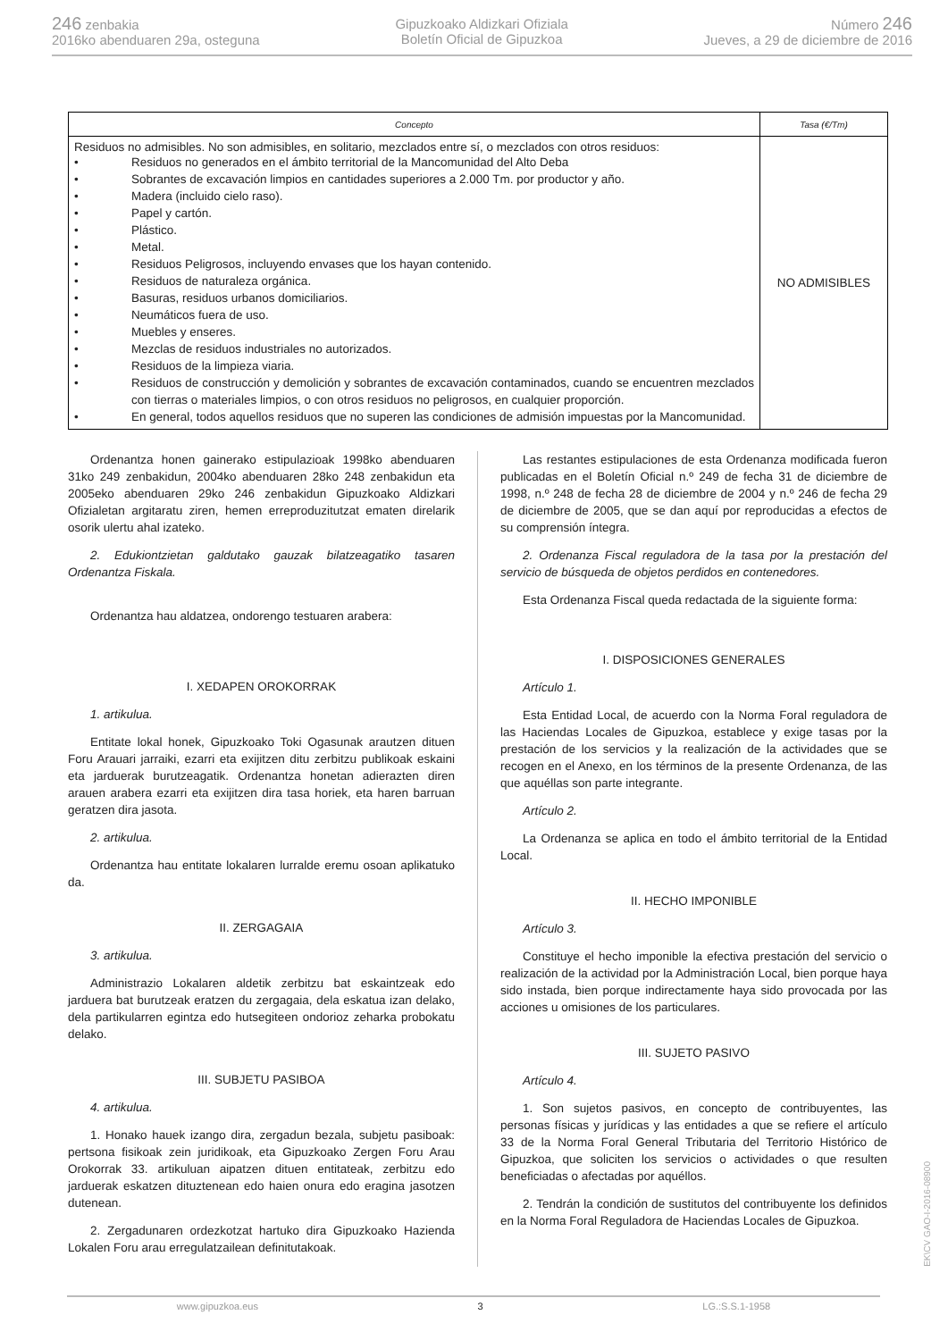246 zenbakia
2016ko abenduaren 29a, osteguna
Gipuzkoako Aldizkari Ofiziala
Boletín Oficial de Gipuzkoa
Número 246
Jueves, a 29 de diciembre de 2016
| Concepto | Tasa (€/Tm) |
| --- | --- |
| Residuos no admisibles. No son admisibles, en solitario, mezclados entre sí, o mezclados con otros residuos: • Residuos no generados en el ámbito territorial de la Mancomunidad del Alto Deba • Sobrantes de excavación limpios en cantidades superiores a 2.000 Tm. por productor y año. • Madera (incluido cielo raso). • Papel y cartón. • Plástico. • Metal. • Residuos Peligrosos, incluyendo envases que los hayan contenido. • Residuos de naturaleza orgánica. • Basuras, residuos urbanos domiciliarios. • Neumáticos fuera de uso. • Muebles y enseres. • Mezclas de residuos industriales no autorizados. • Residuos de la limpieza viaria. • Residuos de construcción y demolición y sobrantes de excavación contaminados, cuando se encuentren mezclados con tierras o materiales limpios, o con otros residuos no peligrosos, en cualquier proporción. • En general, todos aquellos residuos que no superen las condiciones de admisión impuestas por la Mancomunidad. | NO ADMISIBLES |
Ordenantza honen gainerako estipulazioak 1998ko abenduaren 31ko 249 zenbakidun, 2004ko abenduaren 28ko 248 zenbakidun eta 2005eko abenduaren 29ko 246 zenbakidun Gipuzkoako Aldizkari Ofizialetan argitaratu ziren, hemen erreproduzitutzat ematen direlarik osorik ulertu ahal izateko.
2. Edukiontzietan galdutako gauzak bilatzeagatiko tasaren Ordenantza Fiskala.
Ordenantza hau aldatzea, ondorengo testuaren arabera:
I. XEDAPEN OROKORRAK
1. artikulua.
Entitate lokal honek, Gipuzkoako Toki Ogasunak arautzen dituen Foru Arauari jarraiki, ezarri eta exijitzen ditu zerbitzu publikoak eskaini eta jarduerak burutzeagatik. Ordenantza honetan adierazten diren arauen arabera ezarri eta exijitzen dira tasa horiek, eta haren barruan geratzen dira jasota.
2. artikulua.
Ordenantza hau entitate lokalaren lurralde eremu osoan aplikatuko da.
II. ZERGAGAIA
3. artikulua.
Administrazio Lokalaren aldetik zerbitzu bat eskaintzeak edo jarduera bat burutzeak eratzen du zergagaia, dela eskatua izan delako, dela partikularren egintza edo hutsegiteen ondorioz zeharka probokatu delako.
III. SUBJETU PASIBOA
4. artikulua.
1. Honako hauek izango dira, zergadun bezala, subjetu pasiboak: pertsona fisikoak zein juridikoak, eta Gipuzkoako Zergen Foru Arau Orokorrak 33. artikuluan aipatzen dituen entitateak, zerbitzu edo jarduerak eskatzen dituztenean edo haien onura edo eragina jasotzen dutenean.
2. Zergadunaren ordezkotzat hartuko dira Gipuzkoako Hazienda Lokalen Foru arau erregulatzailean definitutakoak.
Las restantes estipulaciones de esta Ordenanza modificada fueron publicadas en el Boletín Oficial n.º 249 de fecha 31 de diciembre de 1998, n.º 248 de fecha 28 de diciembre de 2004 y n.º 246 de fecha 29 de diciembre de 2005, que se dan aquí por reproducidas a efectos de su comprensión íntegra.
2. Ordenanza Fiscal reguladora de la tasa por la prestación del servicio de búsqueda de objetos perdidos en contenedores.
Esta Ordenanza Fiscal queda redactada de la siguiente forma:
I. DISPOSICIONES GENERALES
Artículo 1.
Esta Entidad Local, de acuerdo con la Norma Foral reguladora de las Haciendas Locales de Gipuzkoa, establece y exige tasas por la prestación de los servicios y la realización de la actividades que se recogen en el Anexo, en los términos de la presente Ordenanza, de las que aquéllas son parte integrante.
Artículo 2.
La Ordenanza se aplica en todo el ámbito territorial de la Entidad Local.
II. HECHO IMPONIBLE
Artículo 3.
Constituye el hecho imponible la efectiva prestación del servicio o realización de la actividad por la Administración Local, bien porque haya sido instada, bien porque indirectamente haya sido provocada por las acciones u omisiones de los particulares.
III. SUJETO PASIVO
Artículo 4.
1. Son sujetos pasivos, en concepto de contribuyentes, las personas físicas y jurídicas y las entidades a que se refiere el artículo 33 de la Norma Foral General Tributaria del Territorio Histórico de Gipuzkoa, que soliciten los servicios o actividades o que resulten beneficiadas o afectadas por aquéllos.
2. Tendrán la condición de sustitutos del contribuyente los definidos en la Norma Foral Reguladora de Haciendas Locales de Gipuzkoa.
www.gipuzkoa.eus 3 LG.:S.S.1-1958
EK\CV GAO-I-2016-08900